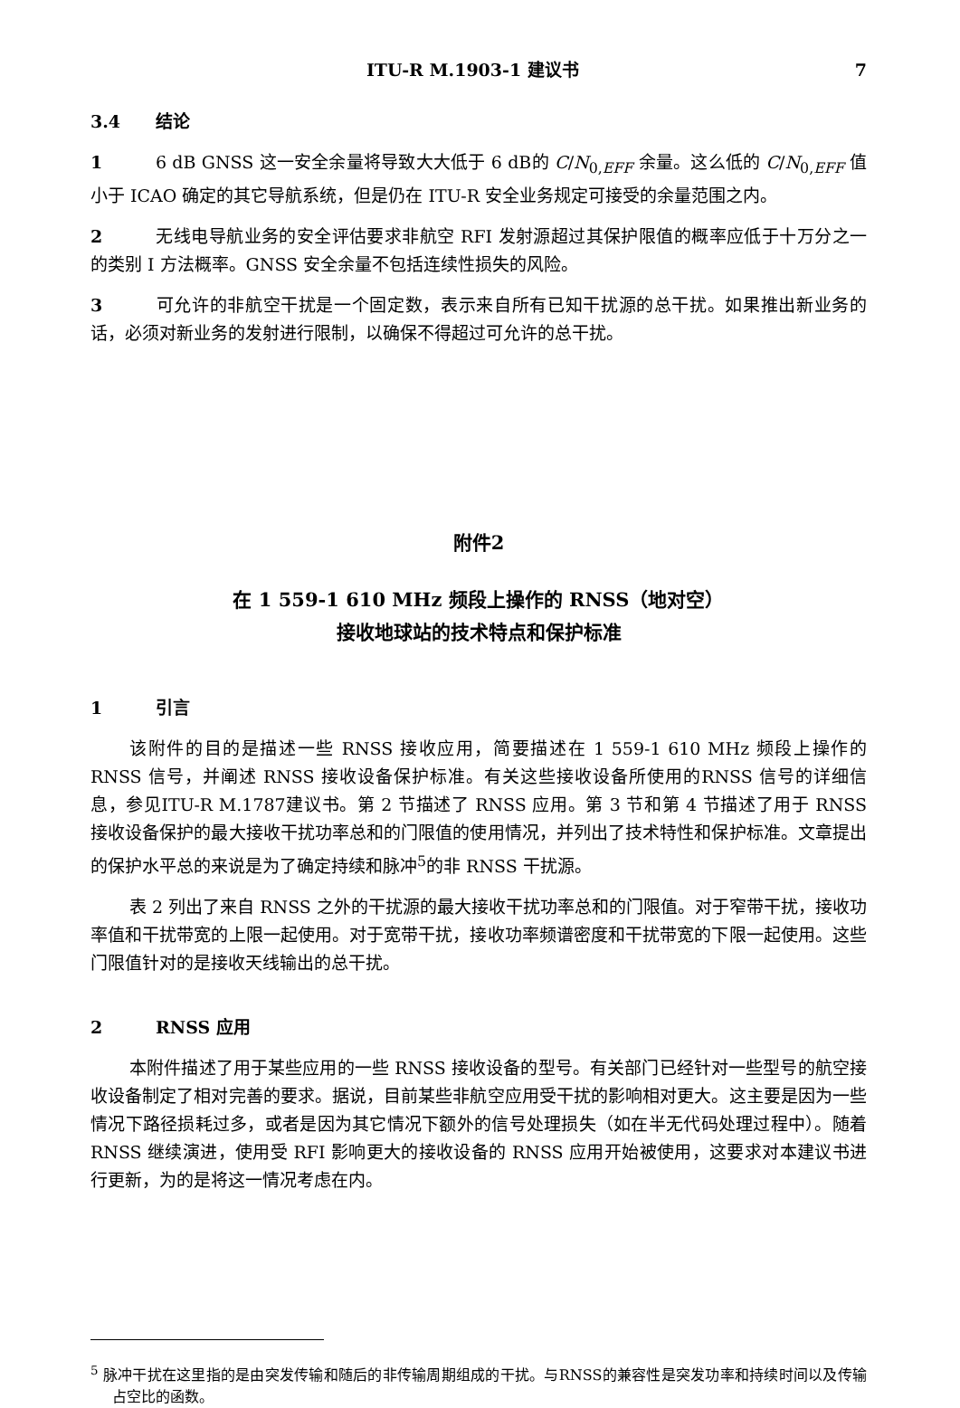ITU-R M.1903-1 建议书 7
3.4 结论
1 6 dB GNSS 这一安全余量将导致大大低于 6 dB的 C/N<sub>0,EFF</sub> 余量。这么低的 C/N<sub>0,EFF</sub> 值小于 ICAO 确定的其它导航系统，但是仍在 ITU-R 安全业务规定可接受的余量范围之内。
2 无线电导航业务的安全评估要求非航空 RFI 发射源超过其保护限值的概率应低于十万分之一的类别 I 方法概率。GNSS 安全余量不包括连续性损失的风险。
3 可允许的非航空干扰是一个固定数，表示来自所有已知干扰源的总干扰。如果推出新业务的话，必须对新业务的发射进行限制，以确保不得超过可允许的总干扰。
附件2
在 1 559-1 610 MHz 频段上操作的 RNSS（地对空）
接收地球站的技术特点和保护标准
1 引言
该附件的目的是描述一些 RNSS 接收应用，简要描述在 1 559-1 610 MHz 频段上操作的 RNSS 信号，并阐述 RNSS 接收设备保护标准。有关这些接收设备所使用的RNSS 信号的详细信息，参见ITU-R M.1787建议书。第 2 节描述了 RNSS 应用。第 3 节和第 4 节描述了用于 RNSS 接收设备保护的最大接收干扰功率总和的门限值的使用情况，并列出了技术特性和保护标准。文章提出的保护水平总的来说是为了确定持续和脉冲<sup>5</sup>的非 RNSS 干扰源。
表 2 列出了来自 RNSS 之外的干扰源的最大接收干扰功率总和的门限值。对于窄带干扰，接收功率值和干扰带宽的上限一起使用。对于宽带干扰，接收功率频谱密度和干扰带宽的下限一起使用。这些门限值针对的是接收天线输出的总干扰。
2 RNSS 应用
本附件描述了用于某些应用的一些 RNSS 接收设备的型号。有关部门已经针对一些型号的航空接收设备制定了相对完善的要求。据说，目前某些非航空应用受干扰的影响相对更大。这主要是因为一些情况下路径损耗过多，或者是因为其它情况下额外的信号处理损失（如在半无代码处理过程中）。随着 RNSS 继续演进，使用受 RFI 影响更大的接收设备的 RNSS 应用开始被使用，这要求对本建议书进行更新，为的是将这一情况考虑在内。
<sup>5</sup> 脉冲干扰在这里指的是由突发传输和随后的非传输周期组成的干扰。与RNSS的兼容性是突发功率和持续时间以及传输占空比的函数。